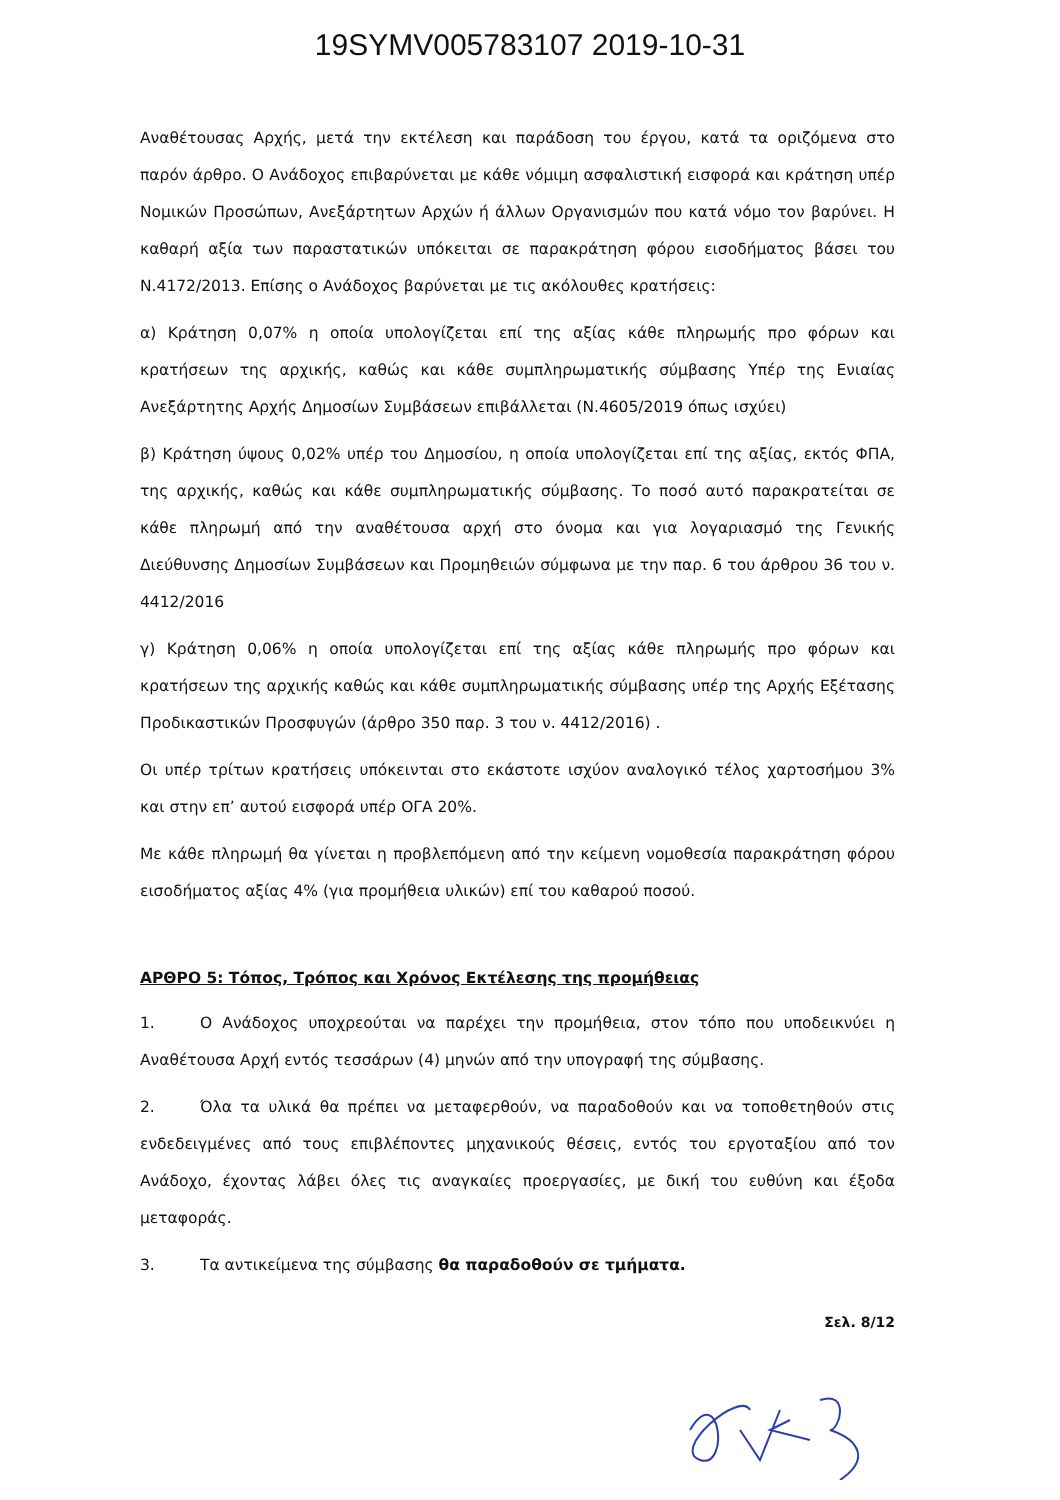19SYMV005783107 2019-10-31
Αναθέτουσας Αρχής, μετά την εκτέλεση και παράδοση του έργου, κατά τα οριζόμενα στο παρόν άρθρο. Ο Ανάδοχος επιβαρύνεται με κάθε νόμιμη ασφαλιστική εισφορά και κράτηση υπέρ Νομικών Προσώπων, Ανεξάρτητων Αρχών ή άλλων Οργανισμών που κατά νόμο τον βαρύνει. Η καθαρή αξία των παραστατικών υπόκειται σε παρακράτηση φόρου εισοδήματος βάσει του Ν.4172/2013. Επίσης ο Ανάδοχος βαρύνεται με τις ακόλουθες κρατήσεις:
α) Κράτηση 0,07% η οποία υπολογίζεται επί της αξίας κάθε πληρωμής προ φόρων και κρατήσεων της αρχικής, καθώς και κάθε συμπληρωματικής σύμβασης Υπέρ της Ενιαίας Ανεξάρτητης Αρχής Δημοσίων Συμβάσεων επιβάλλεται (Ν.4605/2019 όπως ισχύει)
β) Κράτηση ύψους 0,02% υπέρ του Δημοσίου, η οποία υπολογίζεται επί της αξίας, εκτός ΦΠΑ, της αρχικής, καθώς και κάθε συμπληρωματικής σύμβασης. Το ποσό αυτό παρακρατείται σε κάθε πληρωμή από την αναθέτουσα αρχή στο όνομα και για λογαριασμό της Γενικής Διεύθυνσης Δημοσίων Συμβάσεων και Προμηθειών σύμφωνα με την παρ. 6 του άρθρου 36 του ν. 4412/2016
γ) Κράτηση 0,06% η οποία υπολογίζεται επί της αξίας κάθε πληρωμής προ φόρων και κρατήσεων της αρχικής καθώς και κάθε συμπληρωματικής σύμβασης υπέρ της Αρχής Εξέτασης Προδικαστικών Προσφυγών (άρθρο 350 παρ. 3 του ν. 4412/2016) .
Οι υπέρ τρίτων κρατήσεις υπόκεινται στο εκάστοτε ισχύον αναλογικό τέλος χαρτοσήμου 3% και στην επ’ αυτού εισφορά υπέρ ΟΓΑ 20%.
Με κάθε πληρωμή θα γίνεται η προβλεπόμενη από την κείμενη νομοθεσία παρακράτηση φόρου εισοδήματος αξίας 4% (για προμήθεια υλικών) επί του καθαρού ποσού.
ΑΡΘΡΟ 5: Τόπος, Τρόπος και Χρόνος Εκτέλεσης της προμήθειας
1. Ο Ανάδοχος υποχρεούται να παρέχει την προμήθεια, στον τόπο που υποδεικνύει η Αναθέτουσα Αρχή εντός τεσσάρων (4) μηνών από την υπογραφή της σύμβασης.
2. Όλα τα υλικά θα πρέπει να μεταφερθούν, να παραδοθούν και να τοποθετηθούν στις ενδεδειγμένες από τους επιβλέποντες μηχανικούς θέσεις, εντός του εργοταξίου από τον Ανάδοχο, έχοντας λάβει όλες τις αναγκαίες προεργασίες, με δική του ευθύνη και έξοδα μεταφοράς.
3. Τα αντικείμενα της σύμβασης θα παραδοθούν σε τμήματα.
Σελ. 8/12